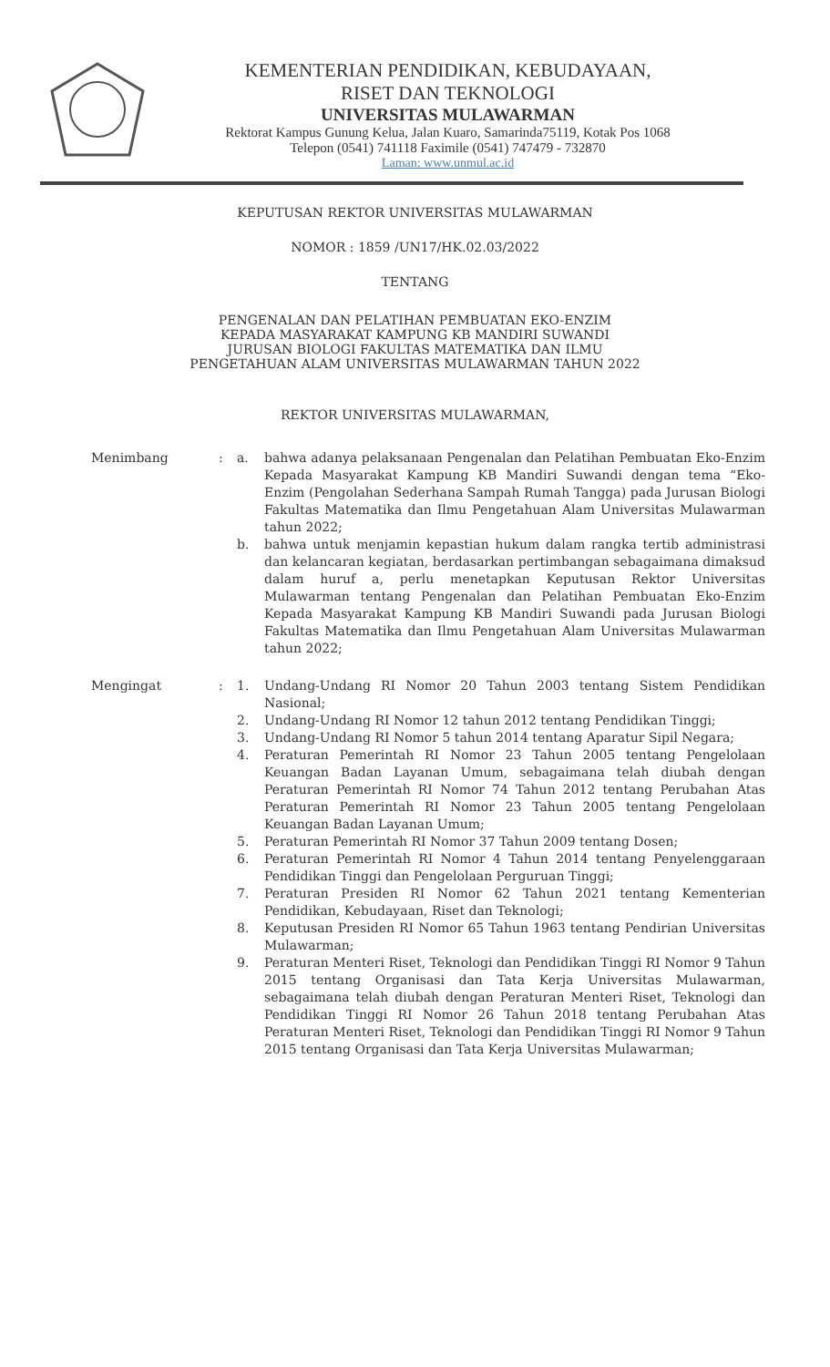KEMENTERIAN PENDIDIKAN, KEBUDAYAAN,
RISET DAN TEKNOLOGI
UNIVERSITAS MULAWARMAN
Rektorat Kampus Gunung Kelua, Jalan Kuaro, Samarinda75119, Kotak Pos 1068
Telepon (0541) 741118 Faximile (0541) 747479 - 732870
Laman: www.unmul.ac.id
KEPUTUSAN REKTOR UNIVERSITAS MULAWARMAN
NOMOR : 1859 /UN17/HK.02.03/2022
TENTANG
PENGENALAN DAN PELATIHAN PEMBUATAN EKO-ENZIM
KEPADA MASYARAKAT KAMPUNG KB MANDIRI SUWANDI
JURUSAN BIOLOGI FAKULTAS MATEMATIKA DAN ILMU
PENGETAHUAN ALAM UNIVERSITAS MULAWARMAN TAHUN 2022
REKTOR UNIVERSITAS MULAWARMAN,
| Menimbang | : | a. | bahwa adanya pelaksanaan Pengenalan dan Pelatihan Pembuatan Eko-Enzim Kepada Masyarakat Kampung KB Mandiri Suwandi dengan tema “Eko-Enzim (Pengolahan Sederhana Sampah Rumah Tangga) pada Jurusan Biologi Fakultas Matematika dan Ilmu Pengetahuan Alam Universitas Mulawarman tahun 2022; |
| | | b. | bahwa untuk menjamin kepastian hukum dalam rangka tertib administrasi dan kelancaran kegiatan, berdasarkan pertimbangan sebagaimana dimaksud dalam huruf a, perlu menetapkan Keputusan Rektor Universitas Mulawarman tentang Pengenalan dan Pelatihan Pembuatan Eko-Enzim Kepada Masyarakat Kampung KB Mandiri Suwandi pada Jurusan Biologi Fakultas Matematika dan Ilmu Pengetahuan Alam Universitas Mulawarman tahun 2022; |
| Mengingat | : | 1. | Undang-Undang RI Nomor 20 Tahun 2003 tentang Sistem Pendidikan Nasional; |
| | | 2. | Undang-Undang RI Nomor 12 tahun 2012 tentang Pendidikan Tinggi; |
| | | 3. | Undang-Undang RI Nomor 5 tahun 2014 tentang Aparatur Sipil Negara; |
| | | 4. | Peraturan Pemerintah RI Nomor 23 Tahun 2005 tentang Pengelolaan Keuangan Badan Layanan Umum, sebagaimana telah diubah dengan Peraturan Pemerintah RI Nomor 74 Tahun 2012 tentang Perubahan Atas Peraturan Pemerintah RI Nomor 23 Tahun 2005 tentang Pengelolaan Keuangan Badan Layanan Umum; |
| | | 5. | Peraturan Pemerintah RI Nomor 37 Tahun 2009 tentang Dosen; |
| | | 6. | Peraturan Pemerintah RI Nomor 4 Tahun 2014 tentang Penyelenggaraan Pendidikan Tinggi dan Pengelolaan Perguruan Tinggi; |
| | | 7. | Peraturan Presiden RI Nomor 62 Tahun 2021 tentang Kementerian Pendidikan, Kebudayaan, Riset dan Teknologi; |
| | | 8. | Keputusan Presiden RI Nomor 65 Tahun 1963 tentang Pendirian Universitas Mulawarman; |
| | | 9. | Peraturan Menteri Riset, Teknologi dan Pendidikan Tinggi RI Nomor 9 Tahun 2015 tentang Organisasi dan Tata Kerja Universitas Mulawarman, sebagaimana telah diubah dengan Peraturan Menteri Riset, Teknologi dan Pendidikan Tinggi RI Nomor 26 Tahun 2018 tentang Perubahan Atas Peraturan Menteri Riset, Teknologi dan Pendidikan Tinggi RI Nomor 9 Tahun 2015 tentang Organisasi dan Tata Kerja Universitas Mulawarman; |